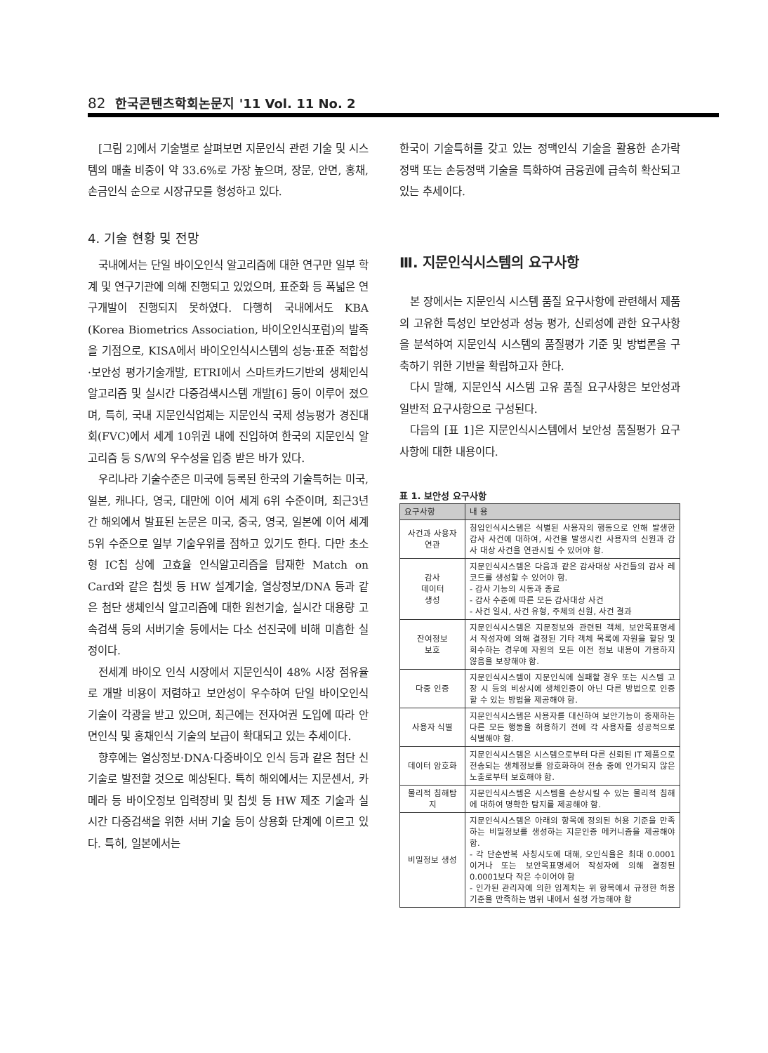82 한국콘텐츠학회논문지 '11 Vol. 11 No. 2
[그림 2]에서 기술별로 살펴보면 지문인식 관련 기술 및 시스템의 매출 비중이 약 33.6%로 가장 높으며, 장문, 안면, 홍채, 손금인식 순으로 시장규모를 형성하고 있다.
4. 기술 현황 및 전망
국내에서는 단일 바이오인식 알고리즘에 대한 연구만 일부 학계 및 연구기관에 의해 진행되고 있었으며, 표준화 등 폭넓은 연구개발이 진행되지 못하였다. 다행히 국내에서도 KBA (Korea Biometrics Association, 바이오인식포럼)의 발족을 기점으로, KISA에서 바이오인식시스템의 성능·표준 적합성·보안성 평가기술개발, ETRI에서 스마트카드기반의 생체인식 알고리즘 및 실시간 다중검색시스템 개발[6] 등이 이루어 졌으며, 특히, 국내 지문인식업체는 지문인식 국제 성능평가 경진대회(FVC)에서 세계 10위권 내에 진입하여 한국의 지문인식 알고리즘 등 S/W의 우수성을 입증 받은 바가 있다.
우리나라 기술수준은 미국에 등록된 한국의 기술특허는 미국, 일본, 캐나다, 영국, 대만에 이어 세계 6위 수준이며, 최근3년간 해외에서 발표된 논문은 미국, 중국, 영국, 일본에 이어 세계 5위 수준으로 일부 기술우위를 점하고 있기도 한다. 다만 초소형 IC칩 상에 고효율 인식알고리즘을 탑재한 Match on Card와 같은 칩셋 등 HW 설계기술, 열상정보/DNA 등과 같은 첨단 생체인식 알고리즘에 대한 원천기술, 실시간 대용량 고속검색 등의 서버기술 등에서는 다소 선진국에 비해 미흡한 실정이다.
전세계 바이오 인식 시장에서 지문인식이 48% 시장 점유율로 개발 비용이 저렴하고 보안성이 우수하여 단일 바이오인식 기술이 각광을 받고 있으며, 최근에는 전자여권 도입에 따라 안면인식 및 홍채인식 기술의 보급이 확대되고 있는 추세이다.
향후에는 열상정보·DNA·다중바이오 인식 등과 같은 첨단 신기술로 발전할 것으로 예상된다. 특히 해외에서는 지문센서, 카메라 등 바이오정보 입력장비 및 칩셋 등 HW 제조 기술과 실시간 다중검색을 위한 서버 기술 등이 상용화 단계에 이르고 있다. 특히, 일본에서는
한국이 기술특허를 갖고 있는 정맥인식 기술을 활용한 손가락 정맥 또는 손등정맥 기술을 특화하여 금융권에 급속히 확산되고 있는 추세이다.
Ⅲ. 지문인식시스템의 요구사항
본 장에서는 지문인식 시스템 품질 요구사항에 관련해서 제품의 고유한 특성인 보안성과 성능 평가, 신뢰성에 관한 요구사항을 분석하여 지문인식 시스템의 품질평가 기준 및 방법론을 구축하기 위한 기반을 확립하고자 한다.
다시 말해, 지문인식 시스템 고유 품질 요구사항은 보안성과 일반적 요구사항으로 구성된다.
다음의 [표 1]은 지문인식시스템에서 보안성 품질평가 요구사항에 대한 내용이다.
표 1. 보안성 요구사항
| 요구사항 | 내 용 |
| --- | --- |
| 사건과 사용자 연관 | 침입인식시스템은 식별된 사용자의 행동으로 인해 발생한 감사 사건에 대하여, 사건을 발생시킨 사용자의 신원과 감사 대상 사건을 연관시킬 수 있어야 함. |
| 감사 데이터 생성 | 지문인식시스템은 다음과 같은 감사대상 사건들의 감사 레코드를 생성할 수 있어야 함. - 감사 기능의 시동과 종료 - 감사 수준에 따른 모든 감사대상 사건 - 사건 일시, 사건 유형, 주체의 신원, 사건 결과 |
| 잔여정보 보호 | 지문인식시스템은 지문정보와 관련된 객체, 보안목표명세서 작성자에 의해 결정된 기타 객체 목록에 자원을 할당 및 회수하는 경우에 자원의 모든 이전 정보 내용이 가용하지 않음을 보장해야 함. |
| 다중 인증 | 지문인식시스템이 지문인식에 실패할 경우 또는 시스템 고장 시 등의 비상시에 생체인증이 아닌 다른 방법으로 인증할 수 있는 방법을 제공해야 함. |
| 사용자 식별 | 지문인식시스템은 사용자를 대신하여 보안기능이 중재하는 다른 모든 행동을 허용하기 전에 각 사용자를 성공적으로 식별해야 함. |
| 데이터 암호화 | 지문인식시스템은 시스템으로부터 다른 신뢰된 IT 제품으로 전송되는 생체정보를 암호화하여 전송 중에 인가되지 않은 노출로부터 보호해야 함. |
| 물리적 침해탐지 | 지문인식시스템은 시스템을 손상시킬 수 있는 물리적 침해에 대하여 명확한 탐지를 제공해야 함. |
| 비밀정보 생성 | 지문인식시스템은 아래의 항목에 정의된 허용 기준을 만족하는 비밀정보를 생성하는 지문인증 메커니즘을 제공해야 함. - 각 단순반복 사칭시도에 대해, 오인식율은 최대 0.0001이거나 또는 보안목표명세어 작성자에 의해 결정된 0.0001보다 작은 수이어야 함 - 인가된 관리자에 의한 임계치는 위 항목에서 규정한 허용기준을 만족하는 범위 내에서 설정 가능해야 함 |